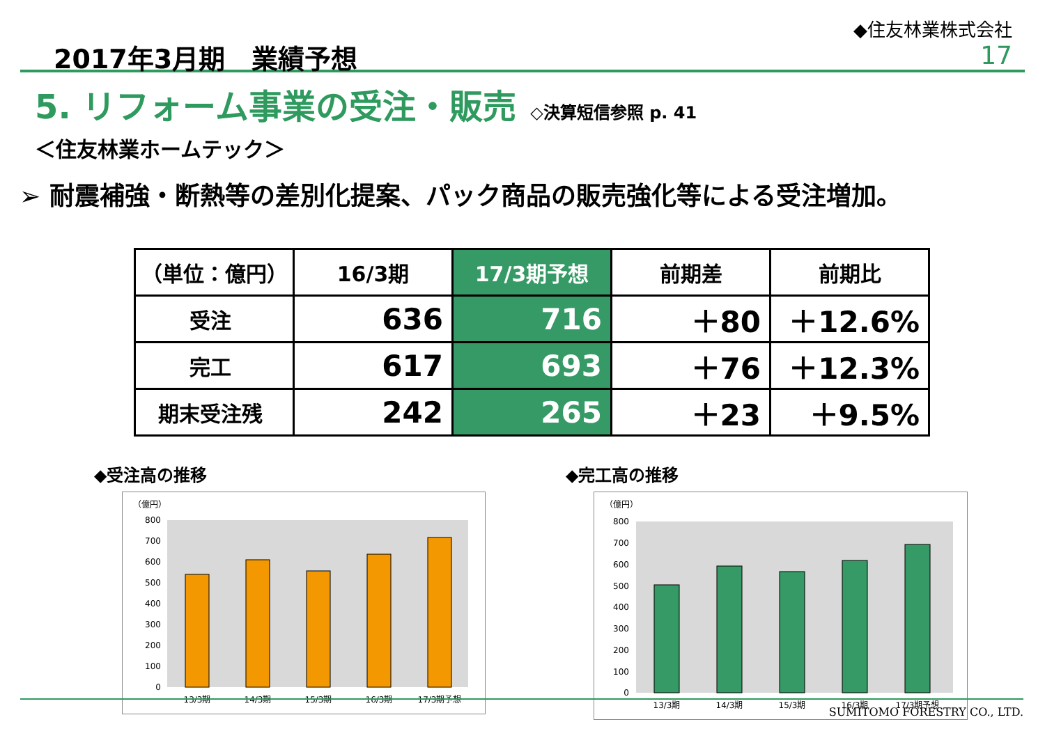2017年3月期　業績予想
◆住友林業株式会社
17
5. リフォーム事業の受注・販売 ◇決算短信参照 p. 41
＜住友林業ホームテック＞
➢ 耐震補強・断熱等の差別化提案、パック商品の販売強化等による受注増加。
| （単位：億円） | 16/3期 | 17/3期予想 | 前期差 | 前期比 |
| --- | --- | --- | --- | --- |
| 受注 | 636 | 716 | ＋80 | ＋12.6% |
| 完工 | 617 | 693 | ＋76 | ＋12.3% |
| 期末受注残 | 242 | 265 | ＋23 | ＋9.5% |
◆受注高の推移
（億円）
0
100
200
300
400
500
600
700
800
13/3期
14/3期
15/3期
16/3期
17/3期予想
◆完工高の推移
（億円）
0
100
200
300
400
500
600
700
800
13/3期
14/3期
15/3期
16/3期
17/3期予想
SUMITOMO FORESTRY CO., LTD.